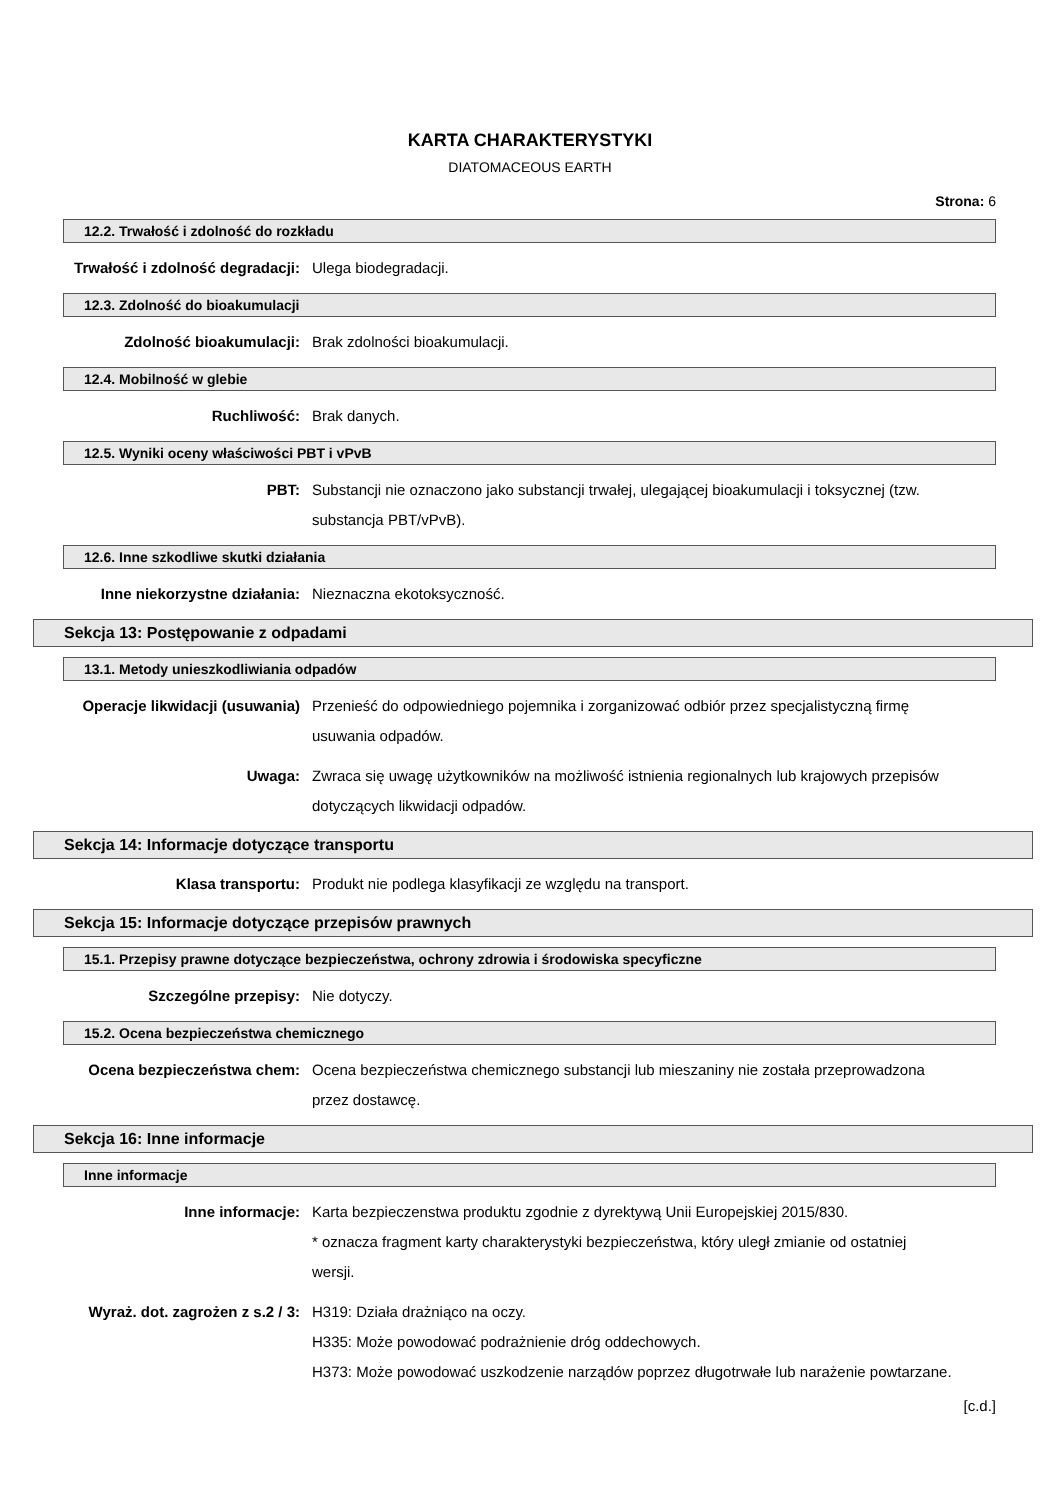KARTA CHARAKTERYSTYKI
DIATOMACEOUS EARTH
Strona: 6
12.2. Trwałość i zdolność do rozkładu
Trwałość i zdolność degradacji: Ulega biodegradacji.
12.3. Zdolność do bioakumulacji
Zdolność bioakumulacji: Brak zdolności bioakumulacji.
12.4. Mobilność w glebie
Ruchliwość: Brak danych.
12.5. Wyniki oceny właściwości PBT i vPvB
PBT: Substancji nie oznaczono jako substancji trwałej, ulegającej bioakumulacji i toksycznej (tzw. substancja PBT/vPvB).
12.6. Inne szkodliwe skutki działania
Inne niekorzystne działania: Nieznaczna ekotoksyczność.
Sekcja 13: Postępowanie z odpadami
13.1. Metody unieszkodliwiania odpadów
Operacje likwidacji (usuwania) Przenieść do odpowiedniego pojemnika i zorganizować odbiór przez specjalistyczną firmę usuwania odpadów.
Uwaga: Zwraca się uwagę użytkowników na możliwość istnienia regionalnych lub krajowych przepisów dotyczących likwidacji odpadów.
Sekcja 14: Informacje dotyczące transportu
Klasa transportu: Produkt nie podlega klasyfikacji ze względu na transport.
Sekcja 15: Informacje dotyczące przepisów prawnych
15.1. Przepisy prawne dotyczące bezpieczeństwa, ochrony zdrowia i środowiska specyficzne
Szczególne przepisy: Nie dotyczy.
15.2. Ocena bezpieczeństwa chemicznego
Ocena bezpieczeństwa chem: Ocena bezpieczeństwa chemicznego substancji lub mieszaniny nie została przeprowadzona przez dostawcę.
Sekcja 16: Inne informacje
Inne informacje
Inne informacje: Karta bezpieczenstwa produktu zgodnie z dyrektywą Unii Europejskiej 2015/830.
* oznacza fragment karty charakterystyki bezpieczeństwa, który uległ zmianie od ostatniej wersji.
Wyraż. dot. zagrożen z s.2 / 3: H319: Działa drażniąco na oczy.
H335: Może powodować podrażnienie dróg oddechowych.
H373: Może powodować uszkodzenie narządów poprzez długotrwałe lub narażenie powtarzane.
[c.d.]